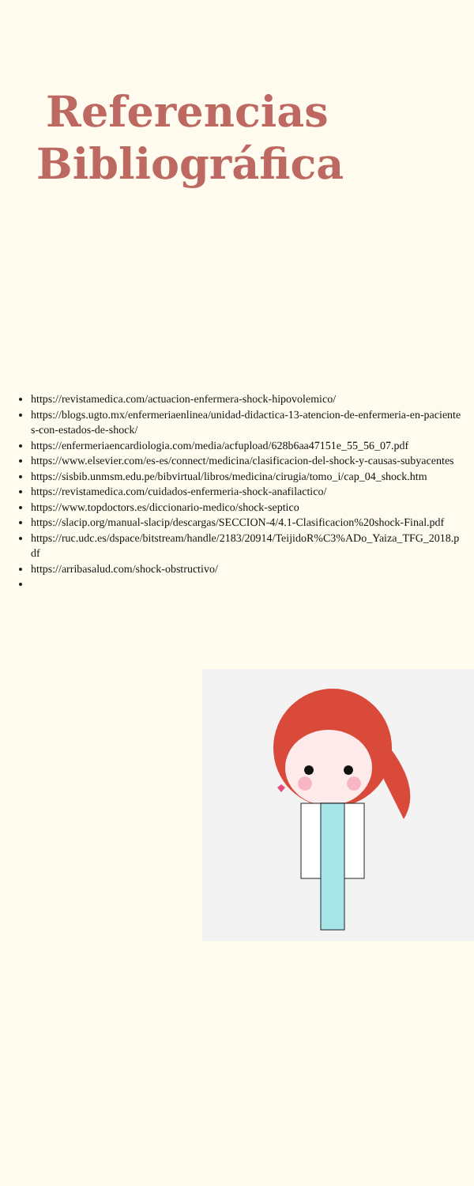Referencias
Bibliográfica
https://revistamedica.com/actuacion-enfermera-shock-hipovolemico/
https://blogs.ugto.mx/enfermeriaenlinea/unidad-didactica-13-atencion-de-enfermeria-en-pacientes-con-estados-de-shock/
https://enfermeriaencardiologia.com/media/acfupload/628b6aa47151e_55_56_07.pdf
https://www.elsevier.com/es-es/connect/medicina/clasificacion-del-shock-y-causas-subyacentes
https://sisbib.unmsm.edu.pe/bibvirtual/libros/medicina/cirugia/tomo_i/cap_04_shock.htm
https://revistamedica.com/cuidados-enfermeria-shock-anafilactico/
https://www.topdoctors.es/diccionario-medico/shock-septico
https://slacip.org/manual-slacip/descargas/SECCION-4/4.1-Clasificacion%20shock-Final.pdf
https://ruc.udc.es/dspace/bitstream/handle/2183/20914/TeijidoR%C3%ADo_Yaiza_TFG_2018.pdf
https://arribasalud.com/shock-obstructivo/